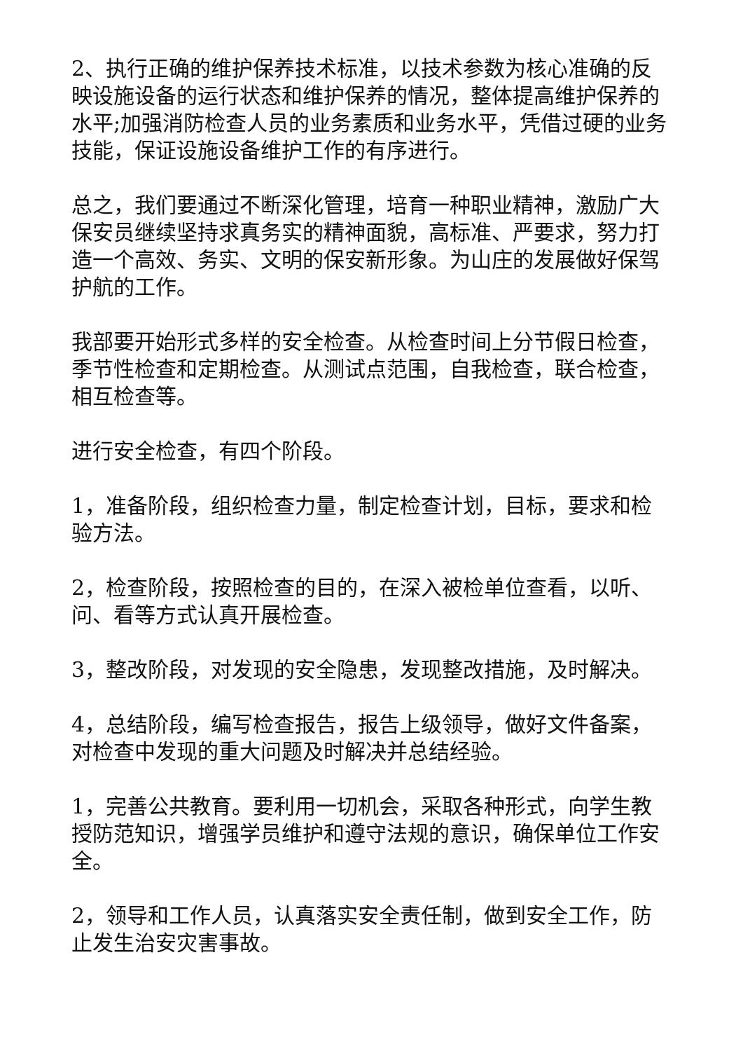2、执行正确的维护保养技术标准，以技术参数为核心准确的反映设施设备的运行状态和维护保养的情况，整体提高维护保养的水平;加强消防检查人员的业务素质和业务水平，凭借过硬的业务技能，保证设施设备维护工作的有序进行。
总之，我们要通过不断深化管理，培育一种职业精神，激励广大保安员继续坚持求真务实的精神面貌，高标准、严要求，努力打造一个高效、务实、文明的保安新形象。为山庄的发展做好保驾护航的工作。
我部要开始形式多样的安全检查。从检查时间上分节假日检查，季节性检查和定期检查。从测试点范围，自我检查，联合检查，相互检查等。
进行安全检查，有四个阶段。
1，准备阶段，组织检查力量，制定检查计划，目标，要求和检验方法。
2，检查阶段，按照检查的目的，在深入被检单位查看，以听、问、看等方式认真开展检查。
3，整改阶段，对发现的安全隐患，发现整改措施，及时解决。
4，总结阶段，编写检查报告，报告上级领导，做好文件备案，对检查中发现的重大问题及时解决并总结经验。
1，完善公共教育。要利用一切机会，采取各种形式，向学生教授防范知识，增强学员维护和遵守法规的意识，确保单位工作安全。
2，领导和工作人员，认真落实安全责任制，做到安全工作，防止发生治安灾害事故。